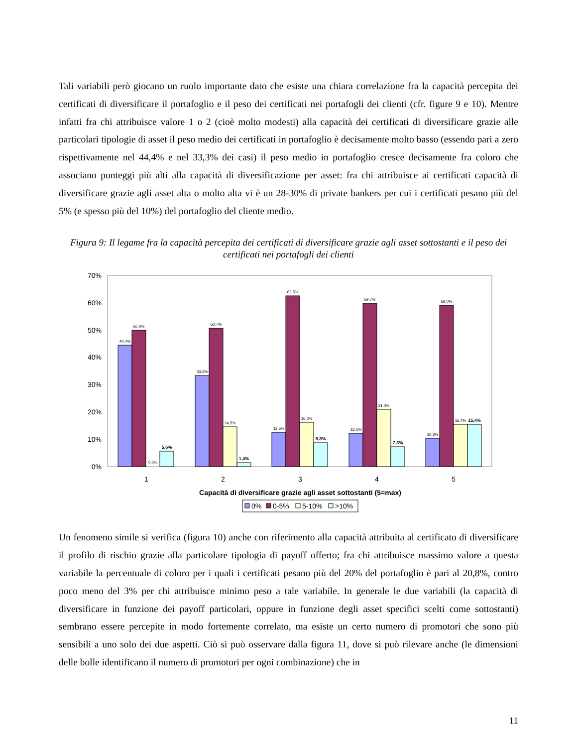Tali variabili però giocano un ruolo importante dato che esiste una chiara correlazione fra la capacità percepita dei certificati di diversificare il portafoglio e il peso dei certificati nei portafogli dei clienti (cfr. figure 9 e 10). Mentre infatti fra chi attribuisce valore 1 o 2 (cioè molto modesti) alla capacità dei certificati di diversificare grazie alle particolari tipologie di asset il peso medio dei certificati in portafoglio è decisamente molto basso (essendo pari a zero rispettivamente nel 44,4% e nel 33,3% dei casi) il peso medio in portafoglio cresce decisamente fra coloro che associano punteggi più alti alla capacità di diversificazione per asset: fra chi attribuisce ai certificati capacità di diversificare grazie agli asset alta o molto alta vi è un 28-30% di private bankers per cui i certificati pesano più del 5% (e spesso più del 10%) del portafoglio del cliente medio.
Figura 9: Il legame fra la capacità percepita dei certificati di diversificare grazie agli asset sottostanti e il peso dei certificati nei portafogli dei clienti
70%
60%
50%
40%
30%
20%
10%
0%
44,4%
50,0%
0,0%
5,6%
33,3%
50,7%
14,5%
1,4%
12,5%
62,5%
16,2%
8,8%
12,1%
59,7%
21,0%
7,3%
10,3%
59,0%
15,4%
15,4%
1
2
3
4
5
Capacità di diversificare grazie agli asset sottostanti (5=max)
0%
0-5%
5-10%
>10%
Un fenomeno simile si verifica (figura 10) anche con riferimento alla capacità attribuita al certificato di diversificare il profilo di rischio grazie alla particolare tipologia di payoff offerto; fra chi attribuisce massimo valore a questa variabile la percentuale di coloro per i quali i certificati pesano più del 20% del portafoglio è pari al 20,8%, contro poco meno del 3% per chi attribuisce minimo peso a tale variabile. In generale le due variabili (la capacità di diversificare in funzione dei payoff particolari, oppure in funzione degli asset specifici scelti come sottostanti) sembrano essere percepite in modo fortemente correlato, ma esiste un certo numero di promotori che sono più sensibili a uno solo dei due aspetti. Ciò si può osservare dalla figura 11, dove si può rilevare anche (le dimensioni delle bolle identificano il numero di promotori per ogni combinazione) che in
11